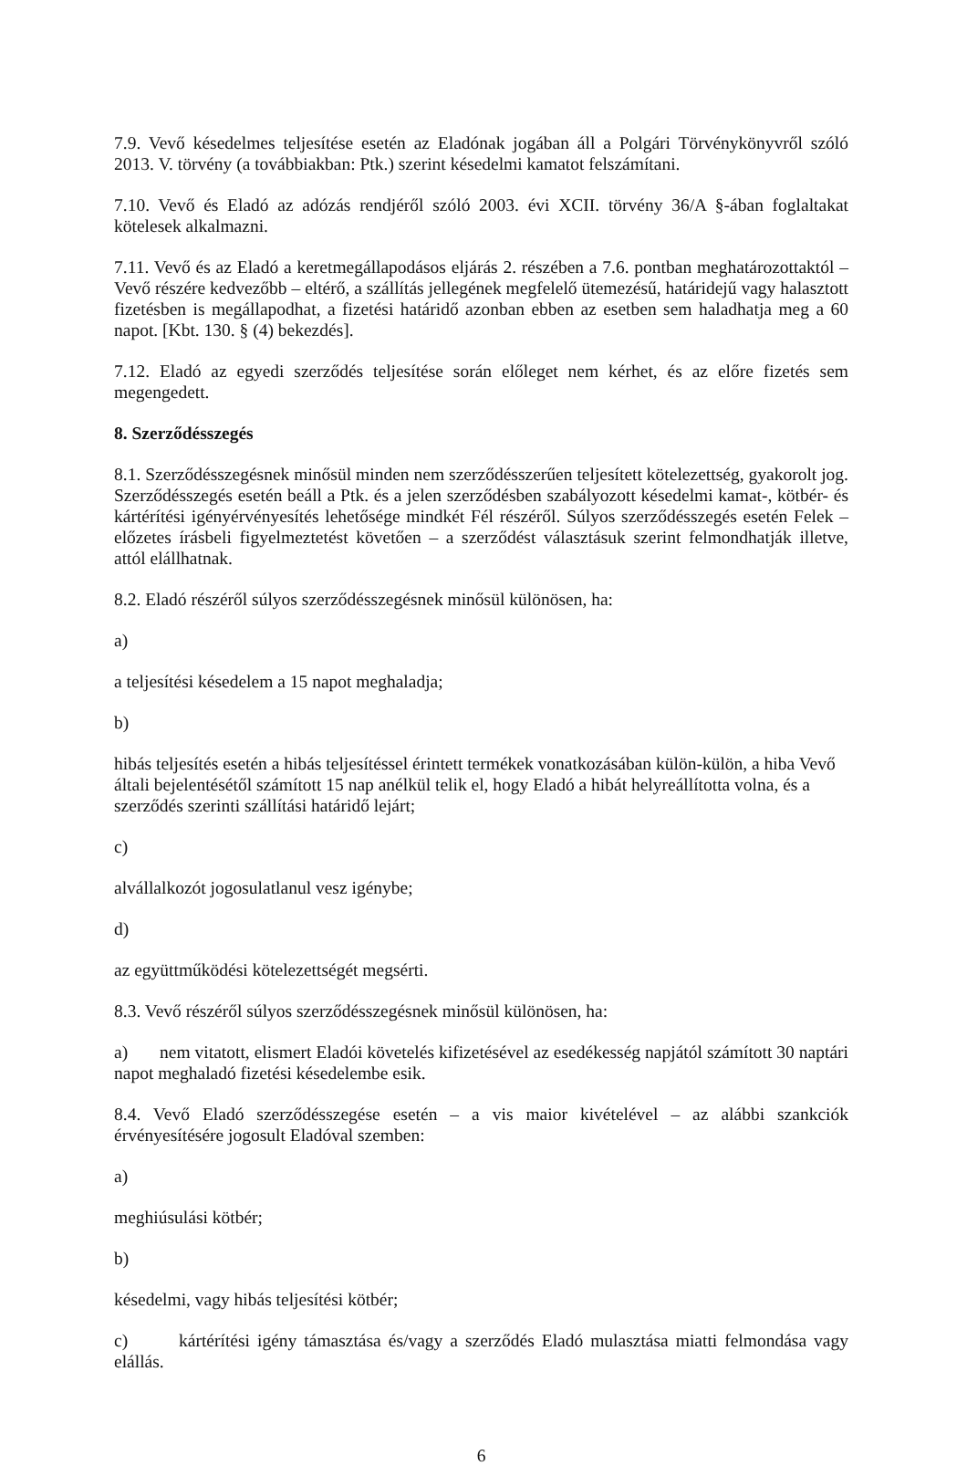7.9. Vevő késedelmes teljesítése esetén az Eladónak jogában áll a Polgári Törvénykönyvről szóló 2013. V. törvény (a továbbiakban: Ptk.) szerint késedelmi kamatot felszámítani.
7.10. Vevő és Eladó az adózás rendjéről szóló 2003. évi XCII. törvény 36/A §-ában foglaltakat kötelesek alkalmazni.
7.11. Vevő és az Eladó a keretmegállapodásos eljárás 2. részében a 7.6. pontban meghatározottaktól – Vevő részére kedvezőbb – eltérő, a szállítás jellegének megfelelő ütemezésű, határidejű vagy halasztott fizetésben is megállapodhat, a fizetési határidő azonban ebben az esetben sem haladhatja meg a 60 napot. [Kbt. 130. § (4) bekezdés].
7.12. Eladó az egyedi szerződés teljesítése során előleget nem kérhet, és az előre fizetés sem megengedett.
8. Szerződésszegés
8.1. Szerződésszegésnek minősül minden nem szerződésszerűen teljesített kötelezettség, gyakorolt jog. Szerződésszegés esetén beáll a Ptk. és a jelen szerződésben szabályozott késedelmi kamat-, kötbér- és kártérítési igényérvényesítés lehetősége mindkét Fél részéről. Súlyos szerződésszegés esetén Felek – előzetes írásbeli figyelmeztetést követően – a szerződést választásuk szerint felmondhatják illetve, attól elállhatnak.
8.2. Eladó részéről súlyos szerződésszegésnek minősül különösen, ha:
a)
a teljesítési késedelem a 15 napot meghaladja;
b)
hibás teljesítés esetén a hibás teljesítéssel érintett termékek vonatkozásában külön-külön, a hiba Vevő általi bejelentésétől számított 15 nap anélkül telik el, hogy Eladó a hibát helyreállította volna, és a szerződés szerinti szállítási határidő lejárt;
c)
alvállalkozót jogosulatlanul vesz igénybe;
d)
az együttműködési kötelezettségét megsérti.
8.3. Vevő részéről súlyos szerződésszegésnek minősül különösen, ha:
a) nem vitatott, elismert Eladói követelés kifizetésével az esedékesség napjától számított 30 naptári napot meghaladó fizetési késedelembe esik.
8.4. Vevő Eladó szerződésszegése esetén – a vis maior kivételével – az alábbi szankciók érvényesítésére jogosult Eladóval szemben:
a)
meghiúsulási kötbér;
b)
késedelmi, vagy hibás teljesítési kötbér;
c) kártérítési igény támasztása és/vagy a szerződés Eladó mulasztása miatti felmondása vagy elállás.
6